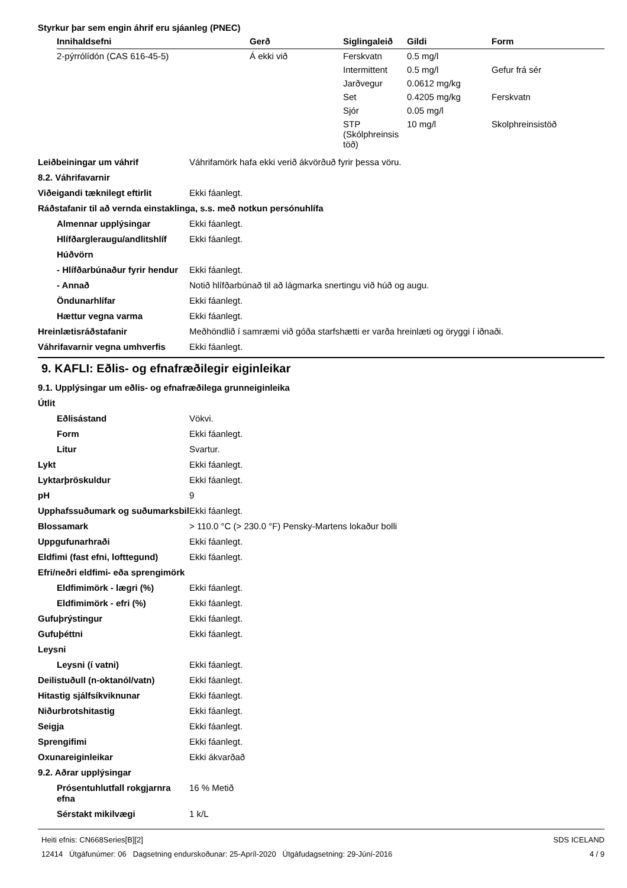Styrkur þar sem engin áhrif eru sjáanleg (PNEC)
| Innihaldsefni | Gerð | Siglingaleið | Gildi | Form |
| --- | --- | --- | --- | --- |
| 2-pýrrólídón (CAS 616-45-5) | Á ekki við | Ferskvatn | 0.5 mg/l | |
| | | Intermittent | 0.5 mg/l | Gefur frá sér |
| | | Jarðvegur | 0.0612 mg/kg | |
| | | Set | 0.4205 mg/kg | Ferskvatn |
| | | Sjór | 0.05 mg/l | |
| | | STP (Skólphreinsis töð) | 10 mg/l | Skolphreinsistöð |
| Leiðbeiningar um váhrif | Váhrifamörk hafa ekki verið ákvörðuð fyrir þessa vöru. |
| 8.2. Váhrifavarnir | |
| Viðeigandi tæknilegt eftirlit | Ekki fáanlegt. |
| Ráðstafanir til að vernda einstaklinga, s.s. með notkun persónuhlífa | |
| Almennar upplýsingar | Ekki fáanlegt. |
| Hlífðargleraugu/andlitshlíf | Ekki fáanlegt. |
| Húðvörn | |
| - Hlífðarbúnaður fyrir hendur | Ekki fáanlegt. |
| - Annað | Notið hlífðarbúnað til að lágmarka snertingu við húð og augu. |
| Öndunarhlífar | Ekki fáanlegt. |
| Hættur vegna varma | Ekki fáanlegt. |
| Hreinlætisráðstafanir | Meðhöndlið í samræmi við góða starfshætti er varða hreinlæti og öryggi í iðnaði. |
| Váhrifavarnir vegna umhverfis | Ekki fáanlegt. |
9. KAFLI: Eðlis- og efnafræðilegir eiginleikar
| 9.1. Upplýsingar um eðlis- og efnafræðilega grunneiginleika | |
| Útlit | |
| Eðlisástand | Vökvi. |
| Form | Ekki fáanlegt. |
| Litur | Svartur. |
| Lykt | Ekki fáanlegt. |
| Lyktarþröskuldur | Ekki fáanlegt. |
| pH | 9 |
| Upphafssuðumark og suðumarksbil | Ekki fáanlegt. |
| Blossamark | > 110.0 °C (> 230.0 °F) Pensky-Martens lokaður bolli |
| Uppgufunarhraði | Ekki fáanlegt. |
| Eldfimi (fast efni, lofttegund) | Ekki fáanlegt. |
| Efri/neðri eldfimi- eða sprengimörk | |
| Eldfimimörk - lægri (%) | Ekki fáanlegt. |
| Eldfimimörk - efri (%) | Ekki fáanlegt. |
| Gufuþrýstingur | Ekki fáanlegt. |
| Gufuþéttni | Ekki fáanlegt. |
| Leysni | |
| Leysni (í vatni) | Ekki fáanlegt. |
| Deilistuðull (n-oktanól/vatn) | Ekki fáanlegt. |
| Hitastig sjálfsíkviknunar | Ekki fáanlegt. |
| Niðurbrotshitastig | Ekki fáanlegt. |
| Seigja | Ekki fáanlegt. |
| Sprengifimi | Ekki fáanlegt. |
| Oxunareiginleikar | Ekki ákvarðað |
| 9.2. Aðrar upplýsingar | |
| Prósentuhlutfall rokgjarnra efna | 16 % Metið |
| Sérstakt mikilvægi | 1 k/L |
Heiti efnis: CN668Series[B][2]
12414 Útgáfunúmer: 06 Dagsetning endurskoðunar: 25-Apríl-2020 Útgáfudagsetning: 29-Júní-2016
SDS ICELAND
4 / 9